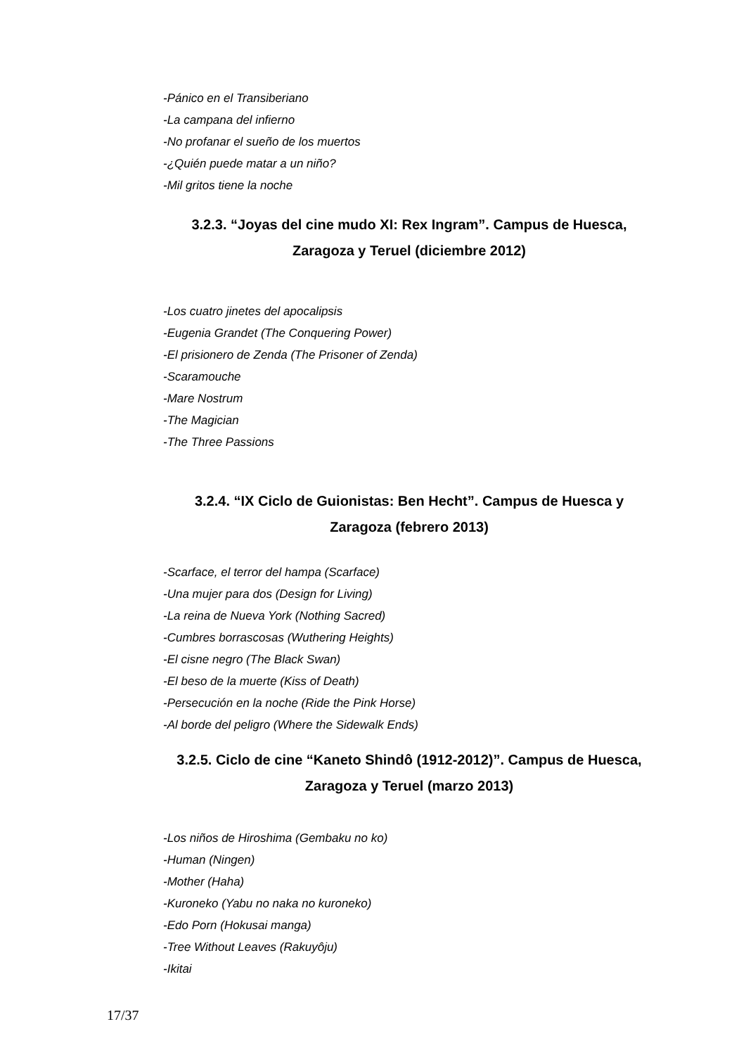-Pánico en el Transiberiano
-La campana del infierno
-No profanar el sueño de los muertos
-¿Quién puede matar a un niño?
-Mil gritos tiene la noche
3.2.3. “Joyas del cine mudo XI: Rex Ingram”. Campus de Huesca, Zaragoza y Teruel (diciembre 2012)
-Los cuatro jinetes del apocalipsis
-Eugenia Grandet (The Conquering Power)
-El prisionero de Zenda (The Prisoner of Zenda)
-Scaramouche
-Mare Nostrum
-The Magician
-The Three Passions
3.2.4. “IX Ciclo de Guionistas: Ben Hecht”. Campus de Huesca y Zaragoza (febrero 2013)
-Scarface, el terror del hampa (Scarface)
-Una mujer para dos (Design for Living)
-La reina de Nueva York (Nothing Sacred)
-Cumbres borrascosas (Wuthering Heights)
-El cisne negro (The Black Swan)
-El beso de la muerte (Kiss of Death)
-Persecución en la noche (Ride the Pink Horse)
-Al borde del peligro (Where the Sidewalk Ends)
3.2.5. Ciclo de cine “Kaneto Shindô (1912-2012)”. Campus de Huesca, Zaragoza y Teruel (marzo 2013)
-Los niños de Hiroshima (Gembaku no ko)
-Human (Ningen)
-Mother (Haha)
-Kuroneko (Yabu no naka no kuroneko)
-Edo Porn (Hokusai manga)
-Tree Without Leaves (Rakuyôju)
-Ikitai
17/37